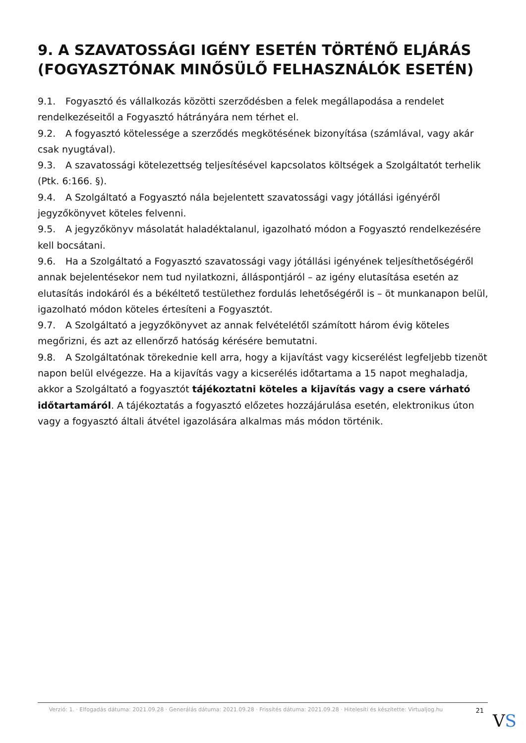9. A SZAVATOSSÁGI IGÉNY ESETÉN TÖRTÉNŐ ELJÁRÁS (FOGYASZTÓNAK MINŐSÜLŐ FELHASZNÁLÓK ESETÉN)
9.1. Fogyasztó és vállalkozás közötti szerződésben a felek megállapodása a rendelet rendelkezéseitől a Fogyasztó hátrányára nem térhet el.
9.2. A fogyasztó kötelessége a szerződés megkötésének bizonyítása (számlával, vagy akár csak nyugtával).
9.3. A szavatossági kötelezettség teljesítésével kapcsolatos költségek a Szolgáltatót terhelik (Ptk. 6:166. §).
9.4. A Szolgáltató a Fogyasztó nála bejelentett szavatossági vagy jótállási igényéről jegyzőkönyvet köteles felvenni.
9.5. A jegyzőkönyv másolatát haladéktalanul, igazolható módon a Fogyasztó rendelkezésére kell bocsátani.
9.6. Ha a Szolgáltató a Fogyasztó szavatossági vagy jótállási igényének teljesíthetőségéről annak bejelentésekor nem tud nyilatkozni, álláspontjáról – az igény elutasítása esetén az elutasítás indokáról és a békéltető testülethez fordulás lehetőségéről is – öt munkanapon belül, igazolható módon köteles értesíteni a Fogyasztót.
9.7. A Szolgáltató a jegyzőkönyvet az annak felvételétől számított három évig köteles megőrizni, és azt az ellenőrző hatóság kérésére bemutatni.
9.8. A Szolgáltatónak törekednie kell arra, hogy a kijavítást vagy kicserélést legfeljebb tizenöt napon belül elvégezze. Ha a kijavítás vagy a kicserélés időtartama a 15 napot meghaladja, akkor a Szolgáltató a fogyasztót tájékoztatni köteles a kijavítás vagy a csere várható időtartamáról. A tájékoztatás a fogyasztó előzetes hozzájárulása esetén, elektronikus úton vagy a fogyasztó általi átvétel igazolására alkalmas más módon történik.
Verzió: 1. · Elfogadás dátuma: 2021.09.28 · Generálás dátuma: 2021.09.28 · Frissítés dátuma: 2021.09.28 · Hitelesíti és készítette: Virtualjog.hu
21
VS